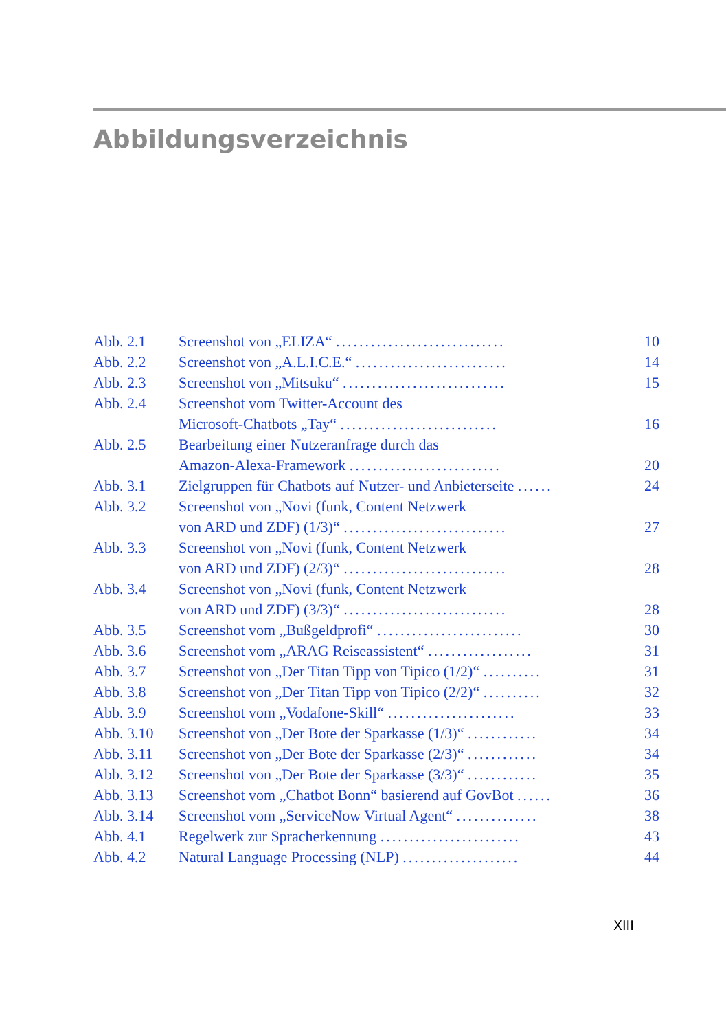Abbildungsverzeichnis
| Abb. 2.1 | Screenshot von „ELIZA“ ............................. | 10 |
| Abb. 2.2 | Screenshot von „A.L.I.C.E.“ .......................... | 14 |
| Abb. 2.3 | Screenshot von „Mitsuku“ ............................ | 15 |
| Abb. 2.4 | Screenshot vom Twitter-Account des Microsoft-Chatbots „Tay“ ........................... | 16 |
| Abb. 2.5 | Bearbeitung einer Nutzeranfrage durch das Amazon-Alexa-Framework .......................... | 20 |
| Abb. 3.1 | Zielgruppen für Chatbots auf Nutzer- und Anbieterseite ...... | 24 |
| Abb. 3.2 | Screenshot von „Novi (funk, Content Netzwerk von ARD und ZDF) (1/3)“ ............................ | 27 |
| Abb. 3.3 | Screenshot von „Novi (funk, Content Netzwerk von ARD und ZDF) (2/3)“ ............................ | 28 |
| Abb. 3.4 | Screenshot von „Novi (funk, Content Netzwerk von ARD und ZDF) (3/3)“ ............................ | 28 |
| Abb. 3.5 | Screenshot vom „Bußgeldprofi“ ......................... | 30 |
| Abb. 3.6 | Screenshot vom „ARAG Reiseassistent“ .................. | 31 |
| Abb. 3.7 | Screenshot von „Der Titan Tipp von Tipico (1/2)“ .......... | 31 |
| Abb. 3.8 | Screenshot von „Der Titan Tipp von Tipico (2/2)“ .......... | 32 |
| Abb. 3.9 | Screenshot vom „Vodafone-Skill“ ...................... | 33 |
| Abb. 3.10 | Screenshot von „Der Bote der Sparkasse (1/3)“ ............ | 34 |
| Abb. 3.11 | Screenshot von „Der Bote der Sparkasse (2/3)“ ............ | 34 |
| Abb. 3.12 | Screenshot von „Der Bote der Sparkasse (3/3)“ ............ | 35 |
| Abb. 3.13 | Screenshot vom „Chatbot Bonn“ basierend auf GovBot ...... | 36 |
| Abb. 3.14 | Screenshot vom „ServiceNow Virtual Agent“ .............. | 38 |
| Abb. 4.1 | Regelwerk zur Spracherkennung ........................ | 43 |
| Abb. 4.2 | Natural Language Processing (NLP) .................... | 44 |
XIII